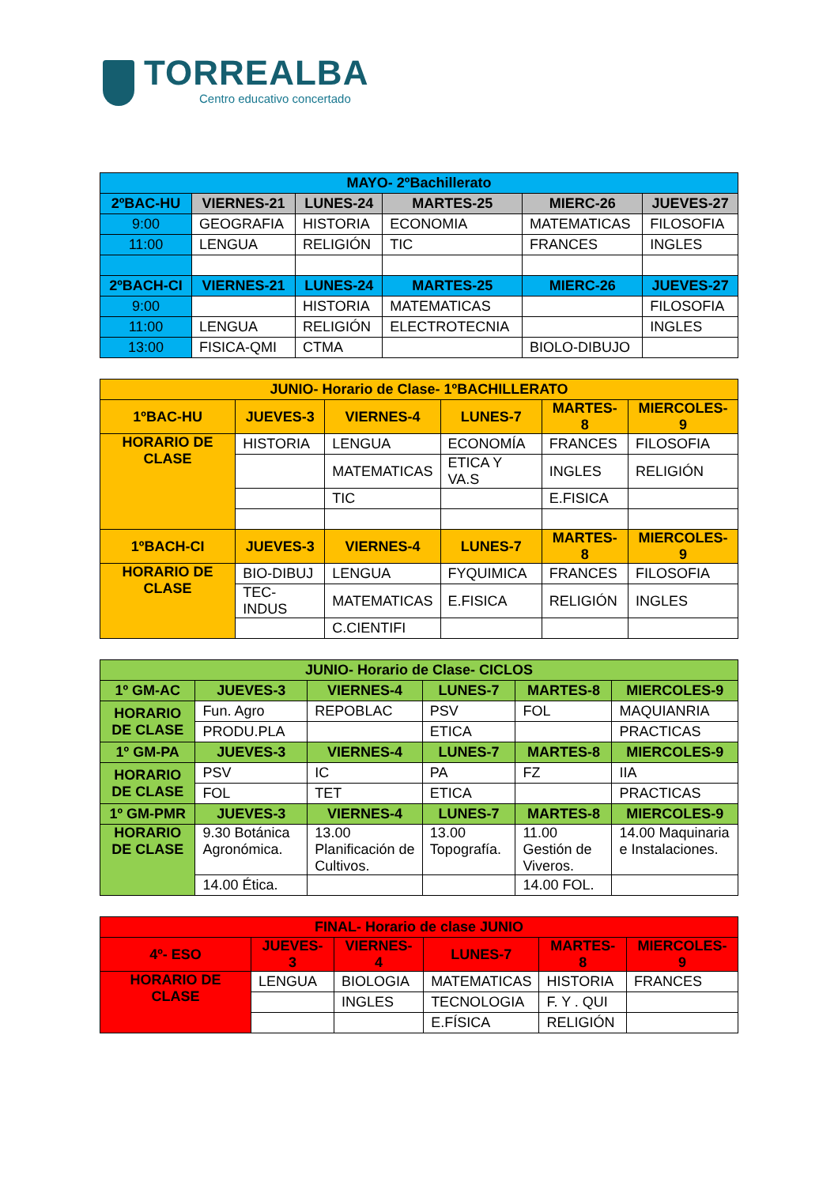TORREALBA
Centro educativo concertado
| MAYO- 2ºBachillerato | | | | | |
| --- | --- | --- | --- | --- | --- |
| 2ºBAC-HU | VIERNES-21 | LUNES-24 | MARTES-25 | MIERC-26 | JUEVES-27 |
| 9:00 | GEOGRAFIA | HISTORIA | ECONOMIA | MATEMATICAS | FILOSOFIA |
| 11:00 | LENGUA | RELIGIÓN | TIC | FRANCES | INGLES |
| 2ºBACH-CI | VIERNES-21 | LUNES-24 | MARTES-25 | MIERC-26 | JUEVES-27 |
| 9:00 | | HISTORIA | MATEMATICAS | | FILOSOFIA |
| 11:00 | LENGUA | RELIGIÓN | ELECTROTECNIA | | INGLES |
| 13:00 | FISICA-QMI | CTMA | | BIOLO-DIBUJO | |
| JUNIO- Horario de Clase- 1ºBACHILLERATO | | | | | |
| --- | --- | --- | --- | --- | --- |
| 1ºBAC-HU | JUEVES-3 | VIERNES-4 | LUNES-7 | MARTES-8 | MIERCOLES-9 |
| HORARIO DE CLASE | HISTORIA | LENGUA | ECONOMÍA | FRANCES | FILOSOFIA |
| | | MATEMATICAS | ETICA Y VA.S | INGLES | RELIGIÓN |
| | | TIC | | E.FISICA | |
| 1ºBACH-CI | JUEVES-3 | VIERNES-4 | LUNES-7 | MARTES-8 | MIERCOLES-9 |
| HORARIO DE CLASE | BIO-DIBUJ | LENGUA | FYQUIMICA | FRANCES | FILOSOFIA |
| | TEC-INDUS | MATEMATICAS | E.FISICA | RELIGIÓN | INGLES |
| | | C.CIENTIFI | | | |
| JUNIO- Horario de Clase- CICLOS | | | | | |
| --- | --- | --- | --- | --- | --- |
| 1º GM-AC | JUEVES-3 | VIERNES-4 | LUNES-7 | MARTES-8 | MIERCOLES-9 |
| HORARIO DE CLASE | Fun. Agro | REPOBLAC | PSV | FOL | MAQUIANRIA |
| | PRODU.PLA | | ETICA | | PRACTICAS |
| 1º GM-PA | JUEVES-3 | VIERNES-4 | LUNES-7 | MARTES-8 | MIERCOLES-9 |
| HORARIO DE CLASE | PSV | IC | PA | FZ | IIA |
| | FOL | TET | ETICA | | PRACTICAS |
| 1º GM-PMR | JUEVES-3 | VIERNES-4 | LUNES-7 | MARTES-8 | MIERCOLES-9 |
| HORARIO DE CLASE | 9.30 Botánica Agronómica. | 13.00 Planificación de Cultivos. | 13.00 Topografía. | 11.00 Gestión de Viveros. | 14.00 Maquinaria e Instalaciones. |
| | 14.00 Ética. | | | 14.00 FOL. | |
| FINAL- Horario de clase JUNIO | | | | | |
| --- | --- | --- | --- | --- | --- |
| 4º- ESO | JUEVES-3 | VIERNES-4 | LUNES-7 | MARTES-8 | MIERCOLES-9 |
| HORARIO DE CLASE | LENGUA | BIOLOGIA | MATEMATICAS | HISTORIA | FRANCES |
| | | INGLES | TECNOLOGIA | F. Y . QUI | |
| | | | E.FÍSICA | RELIGIÓN | |